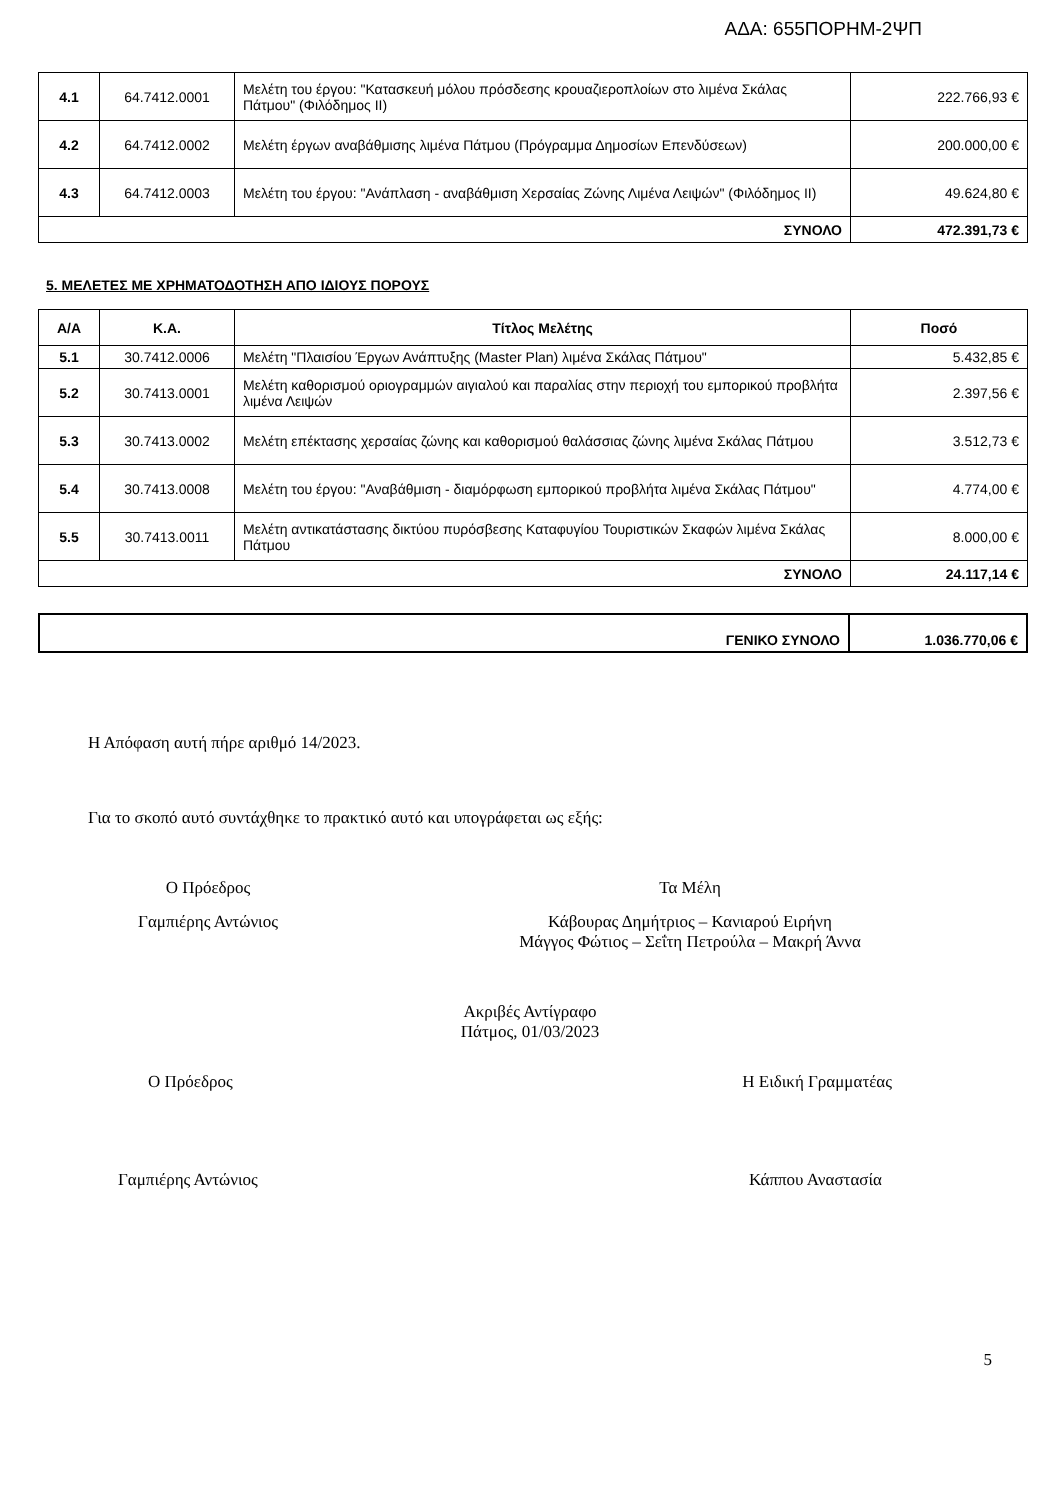ΑΔΑ: 655ΠΟΡΗΜ-2ΨΠ
| 4.1 | 64.7412.0001 | Μελέτη του έργου: "Κατασκευή μόλου πρόσδεσης κρουαζιεροπλοίων στο λιμένα Σκάλας Πάτμου" (Φιλόδημος ΙΙ) | 222.766,93 € |
| 4.2 | 64.7412.0002 | Μελέτη έργων αναβάθμισης λιμένα Πάτμου (Πρόγραμμα Δημοσίων Επενδύσεων) | 200.000,00 € |
| 4.3 | 64.7412.0003 | Μελέτη του έργου: "Ανάπλαση - αναβάθμιση Χερσαίας Ζώνης Λιμένα Λειψών" (Φιλόδημος ΙΙ) | 49.624,80 € |
| ΣΥΝΟΛΟ | | | 472.391,73 € |
5. ΜΕΛΕΤΕΣ ΜΕ ΧΡΗΜΑΤΟΔΟΤΗΣΗ ΑΠΟ ΙΔΙΟΥΣ ΠΟΡΟΥΣ
| Α/Α | Κ.Α. | Τίτλος Μελέτης | Ποσό |
| --- | --- | --- | --- |
| 5.1 | 30.7412.0006 | Μελέτη "Πλαισίου Έργων Ανάπτυξης (Master Plan) λιμένα Σκάλας Πάτμου" | 5.432,85 € |
| 5.2 | 30.7413.0001 | Μελέτη καθορισμού οριογραμμών αιγιαλού και παραλίας στην περιοχή του εμπορικού προβλήτα λιμένα Λειψών | 2.397,56 € |
| 5.3 | 30.7413.0002 | Μελέτη επέκτασης χερσαίας ζώνης και καθορισμού θαλάσσιας ζώνης λιμένα Σκάλας Πάτμου | 3.512,73 € |
| 5.4 | 30.7413.0008 | Μελέτη του έργου: "Αναβάθμιση - διαμόρφωση εμπορικού προβλήτα λιμένα Σκάλας Πάτμου" | 4.774,00 € |
| 5.5 | 30.7413.0011 | Μελέτη αντικατάστασης δικτύου πυρόσβεσης Καταφυγίου Τουριστικών Σκαφών λιμένα Σκάλας Πάτμου | 8.000,00 € |
| ΣΥΝΟΛΟ | | | 24.117,14 € |
| ΓΕΝΙΚΟ ΣΥΝΟΛΟ | 1.036.770,06 € |
Η Απόφαση αυτή πήρε αριθμό 14/2023.
Για το σκοπό αυτό συντάχθηκε το πρακτικό αυτό και υπογράφεται ως εξής:
Ο Πρόεδρος
Γαμπιέρης Αντώνιος
Τα Μέλη
Κάβουρας Δημήτριος – Κανιαρού Ειρήνη
Μάγγος Φώτιος – Σεΐτη Πετρούλα – Μακρή Άννα
Ακριβές Αντίγραφο
Πάτμος, 01/03/2023
Ο Πρόεδρος Η Ειδική Γραμματέας
Γαμπιέρης Αντώνιος Κάππου Αναστασία
5